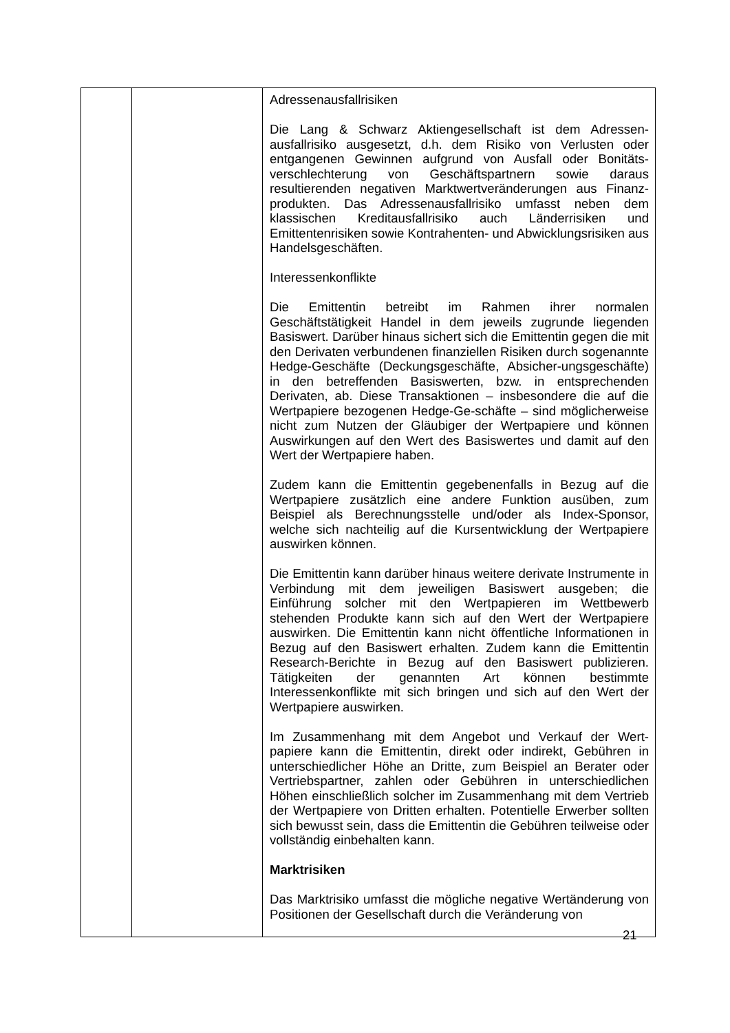| | | Adressenausfallrisiken Die Lang & Schwarz Aktiengesellschaft ist dem Adressen-ausfallrisiko ausgesetzt, d.h. dem Risiko von Verlusten oder entgangenen Gewinnen aufgrund von Ausfall oder Bonitäts-verschlechterung von Geschäftspartnern sowie daraus resultierenden negativen Marktwertveränderungen aus Finanz-produkten. Das Adressenausfallrisiko umfasst neben dem klassischen Kreditausfallrisiko auch Länderrisiken und Emittentenrisiken sowie Kontrahenten- und Abwicklungsrisiken aus Handelsgeschäften. Interessenkonflikte Die Emittentin betreibt im Rahmen ihrer normalen Geschäftstätigkeit Handel in dem jeweils zugrunde liegenden Basiswert. Darüber hinaus sichert sich die Emittentin gegen die mit den Derivaten verbundenen finanziellen Risiken durch sogenannte Hedge-Geschäfte (Deckungsgeschäfte, Absicher-ungsgeschäfte) in den betreffenden Basiswerten, bzw. in entsprechenden Derivaten, ab. Diese Transaktionen – insbesondere die auf die Wertpapiere bezogenen Hedge-Ge-schäfte – sind möglicherweise nicht zum Nutzen der Gläubiger der Wertpapiere und können Auswirkungen auf den Wert des Basiswertes und damit auf den Wert der Wertpapiere haben. Zudem kann die Emittentin gegebenenfalls in Bezug auf die Wertpapiere zusätzlich eine andere Funktion ausüben, zum Beispiel als Berechnungsstelle und/oder als Index-Sponsor, welche sich nachteilig auf die Kursentwicklung der Wertpapiere auswirken können. Die Emittentin kann darüber hinaus weitere derivate Instrumente in Verbindung mit dem jeweiligen Basiswert ausgeben; die Einführung solcher mit den Wertpapieren im Wettbewerb stehenden Produkte kann sich auf den Wert der Wertpapiere auswirken. Die Emittentin kann nicht öffentliche Informationen in Bezug auf den Basiswert erhalten. Zudem kann die Emittentin Research-Berichte in Bezug auf den Basiswert publizieren. Tätigkeiten der genannten Art können bestimmte Interessenkonflikte mit sich bringen und sich auf den Wert der Wertpapiere auswirken. Im Zusammenhang mit dem Angebot und Verkauf der Wert-papiere kann die Emittentin, direkt oder indirekt, Gebühren in unterschiedlicher Höhe an Dritte, zum Beispiel an Berater oder Vertriebspartner, zahlen oder Gebühren in unterschiedlichen Höhen einschließlich solcher im Zusammenhang mit dem Vertrieb der Wertpapiere von Dritten erhalten. Potentielle Erwerber sollten sich bewusst sein, dass die Emittentin die Gebühren teilweise oder vollständig einbehalten kann. Marktrisiken Das Marktrisiko umfasst die mögliche negative Wertänderung von Positionen der Gesellschaft durch die Veränderung von |
21